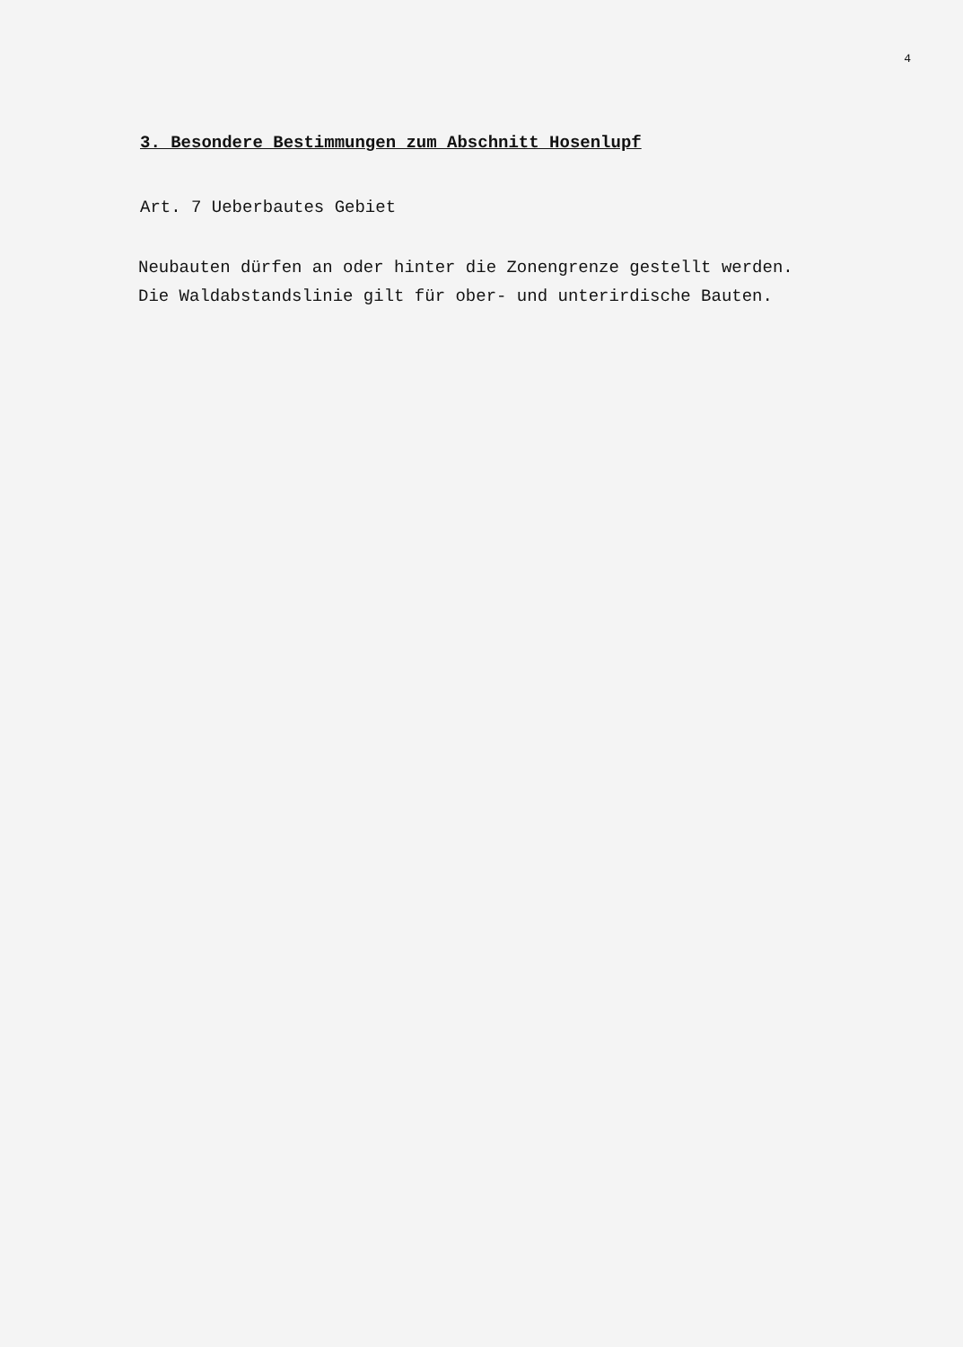4
3. Besondere Bestimmungen zum Abschnitt Hosenlupf
Art. 7 Ueberbautes Gebiet
Neubauten dürfen an oder hinter die Zonengrenze gestellt werden.
Die Waldabstandslinie gilt für ober- und unterirdische Bauten.